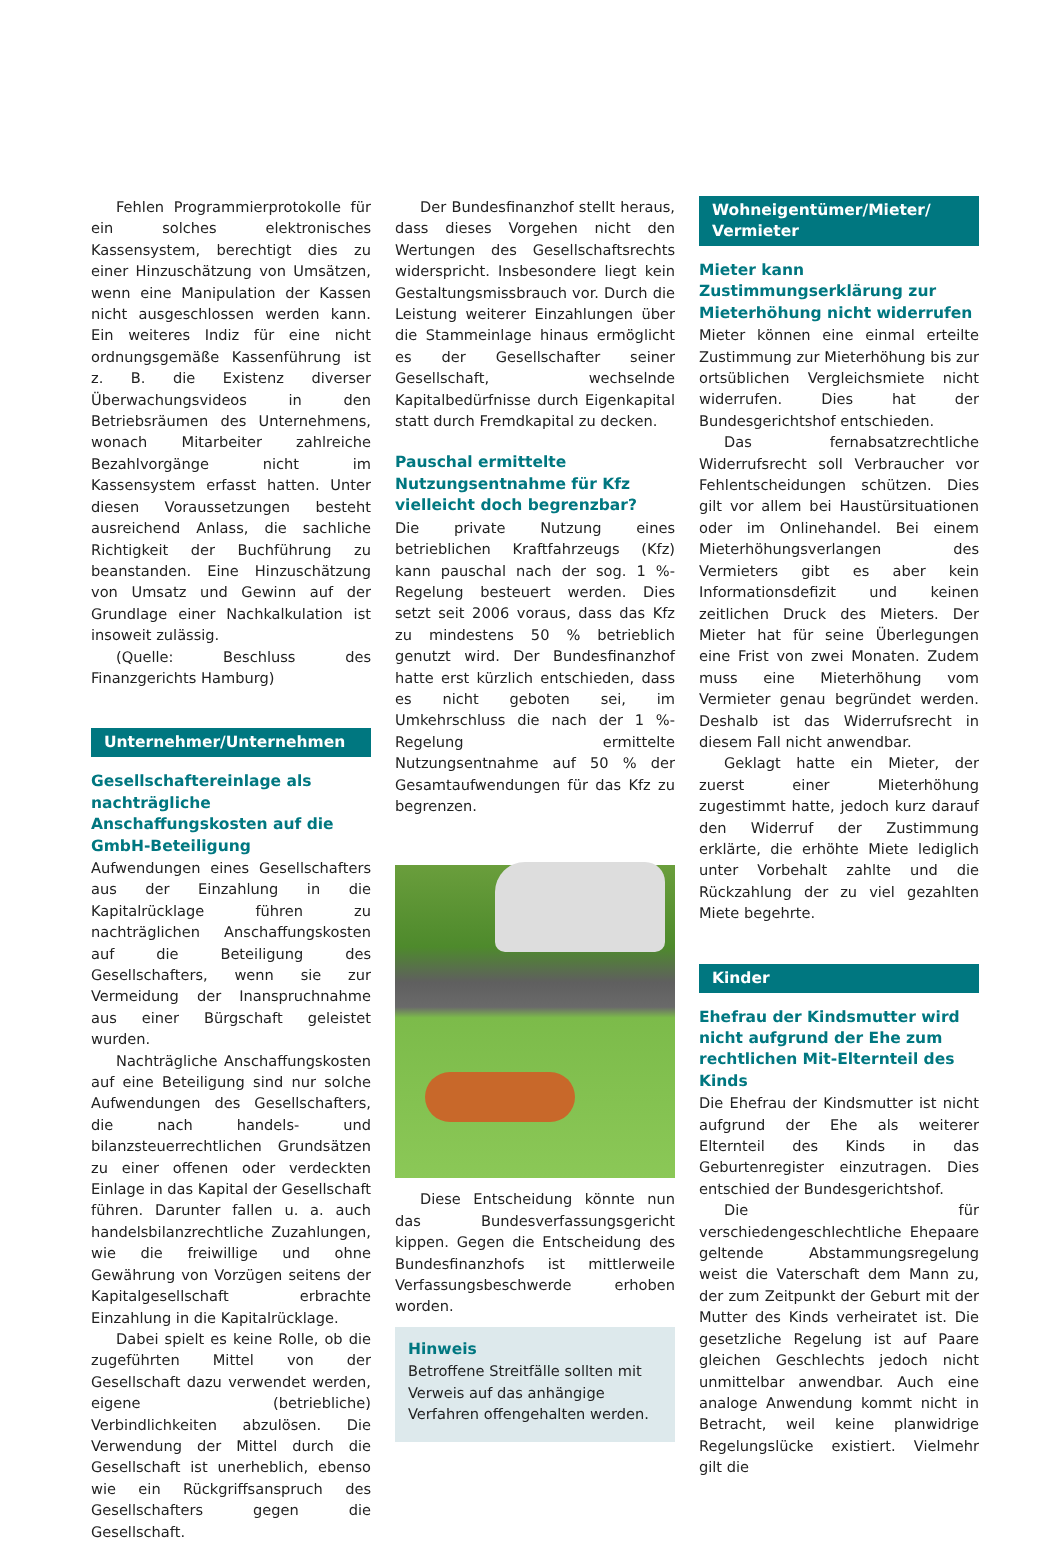Fehlen Programmierprotokolle für ein solches elektronisches Kassensystem, berechtigt dies zu einer Hinzuschätzung von Umsätzen, wenn eine Manipulation der Kassen nicht ausgeschlossen werden kann. Ein weiteres Indiz für eine nicht ordnungsgemäße Kassenführung ist z. B. die Existenz diverser Überwachungsvideos in den Betriebsräumen des Unternehmens, wonach Mitarbeiter zahlreiche Bezahlvorgänge nicht im Kassensystem erfasst hatten. Unter diesen Voraussetzungen besteht ausreichend Anlass, die sachliche Richtigkeit der Buchführung zu beanstanden. Eine Hinzuschätzung von Umsatz und Gewinn auf der Grundlage einer Nachkalkulation ist insoweit zulässig.
(Quelle: Beschluss des Finanzgerichts Hamburg)
Unternehmer/Unternehmen
Gesellschaftereinlage als nachträgliche Anschaffungskosten auf die GmbH-Beteiligung
Aufwendungen eines Gesellschafters aus der Einzahlung in die Kapitalrücklage führen zu nachträglichen Anschaffungskosten auf die Beteiligung des Gesellschafters, wenn sie zur Vermeidung der Inanspruchnahme aus einer Bürgschaft geleistet wurden.
Nachträgliche Anschaffungskosten auf eine Beteiligung sind nur solche Aufwendungen des Gesellschafters, die nach handels- und bilanzsteuerrechtlichen Grundsätzen zu einer offenen oder verdeckten Einlage in das Kapital der Gesellschaft führen. Darunter fallen u. a. auch handelsbilanzrechtliche Zuzahlungen, wie die freiwillige und ohne Gewährung von Vorzügen seitens der Kapitalgesellschaft erbrachte Einzahlung in die Kapitalrücklage.
Dabei spielt es keine Rolle, ob die zugeführten Mittel von der Gesellschaft dazu verwendet werden, eigene (betriebliche) Verbindlichkeiten abzulösen. Die Verwendung der Mittel durch die Gesellschaft ist unerheblich, ebenso wie ein Rückgriffsanspruch des Gesellschafters gegen die Gesellschaft.
Der Bundesfinanzhof stellt heraus, dass dieses Vorgehen nicht den Wertungen des Gesellschaftsrechts widerspricht. Insbesondere liegt kein Gestaltungsmissbrauch vor. Durch die Leistung weiterer Einzahlungen über die Stammeinlage hinaus ermöglicht es der Gesellschafter seiner Gesellschaft, wechselnde Kapitalbedürfnisse durch Eigenkapital statt durch Fremdkapital zu decken.
Pauschal ermittelte Nutzungsentnahme für Kfz vielleicht doch begrenzbar?
Die private Nutzung eines betrieblichen Kraftfahrzeugs (Kfz) kann pauschal nach der sog. 1 %-Regelung besteuert werden. Dies setzt seit 2006 voraus, dass das Kfz zu mindestens 50 % betrieblich genutzt wird. Der Bundesfinanzhof hatte erst kürzlich entschieden, dass es nicht geboten sei, im Umkehrschluss die nach der 1 %-Regelung ermittelte Nutzungsentnahme auf 50 % der Gesamtaufwendungen für das Kfz zu begrenzen.
Diese Entscheidung könnte nun das Bundesverfassungsgericht kippen. Gegen die Entscheidung des Bundesfinanzhofs ist mittlerweile Verfassungsbeschwerde erhoben worden.
Hinweis
Betroffene Streitfälle sollten mit Verweis auf das anhängige Verfahren offengehalten werden.
Wohneigentümer/Mieter/
Vermieter
Mieter kann Zustimmungserklärung zur Mieterhöhung nicht widerrufen
Mieter können eine einmal erteilte Zustimmung zur Mieterhöhung bis zur ortsüblichen Vergleichsmiete nicht widerrufen. Dies hat der Bundesgerichtshof entschieden.
Das fernabsatzrechtliche Widerrufsrecht soll Verbraucher vor Fehlentscheidungen schützen. Dies gilt vor allem bei Haustürsituationen oder im Onlinehandel. Bei einem Mieterhöhungsverlangen des Vermieters gibt es aber kein Informationsdefizit und keinen zeitlichen Druck des Mieters. Der Mieter hat für seine Überlegungen eine Frist von zwei Monaten. Zudem muss eine Mieterhöhung vom Vermieter genau begründet werden. Deshalb ist das Widerrufsrecht in diesem Fall nicht anwendbar.
Geklagt hatte ein Mieter, der zuerst einer Mieterhöhung zugestimmt hatte, jedoch kurz darauf den Widerruf der Zustimmung erklärte, die erhöhte Miete lediglich unter Vorbehalt zahlte und die Rückzahlung der zu viel gezahlten Miete begehrte.
Kinder
Ehefrau der Kindsmutter wird nicht aufgrund der Ehe zum rechtlichen Mit-Elternteil des Kinds
Die Ehefrau der Kindsmutter ist nicht aufgrund der Ehe als weiterer Elternteil des Kinds in das Geburtenregister einzutragen. Dies entschied der Bundesgerichtshof.
Die für verschiedengeschlechtliche Ehepaare geltende Abstammungsregelung weist die Vaterschaft dem Mann zu, der zum Zeitpunkt der Geburt mit der Mutter des Kinds verheiratet ist. Die gesetzliche Regelung ist auf Paare gleichen Geschlechts jedoch nicht unmittelbar anwendbar. Auch eine analoge Anwendung kommt nicht in Betracht, weil keine planwidrige Regelungslücke existiert. Vielmehr gilt die